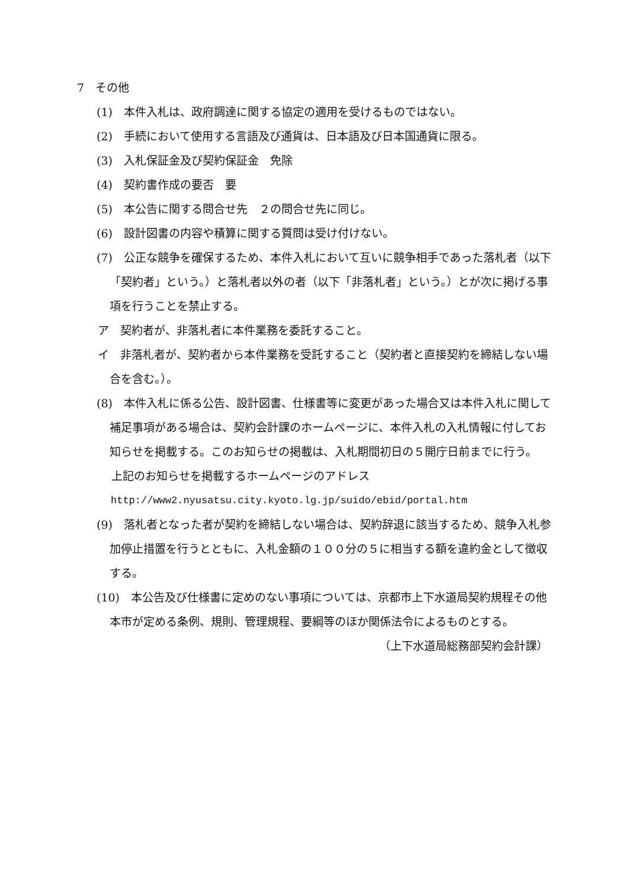7　その他
(1)　本件入札は、政府調達に関する協定の適用を受けるものではない。
(2)　手続において使用する言語及び通貨は、日本語及び日本国通貨に限る。
(3)　入札保証金及び契約保証金　免除
(4)　契約書作成の要否　要
(5)　本公告に関する問合せ先　２の問合せ先に同じ。
(6)　設計図書の内容や積算に関する質問は受け付けない。
(7)　公正な競争を確保するため、本件入札において互いに競争相手であった落札者（以下「契約者」という。）と落札者以外の者（以下「非落札者」という。）とが次に掲げる事項を行うことを禁止する。
ア　契約者が、非落札者に本件業務を委託すること。
イ　非落札者が、契約者から本件業務を受託すること（契約者と直接契約を締結しない場合を含む。）。
(8)　本件入札に係る公告、設計図書、仕様書等に変更があった場合又は本件入札に関して補足事項がある場合は、契約会計課のホームページに、本件入札の入札情報に付してお知らせを掲載する。このお知らせの掲載は、入札期間初日の５開庁日前までに行う。
上記のお知らせを掲載するホームページのアドレス
http://www2.nyusatsu.city.kyoto.lg.jp/suido/ebid/portal.htm
(9)　落札者となった者が契約を締結しない場合は、契約辞退に該当するため、競争入札参加停止措置を行うとともに、入札金額の１００分の５に相当する額を違約金として徴収する。
(10)　本公告及び仕様書に定めのない事項については、京都市上下水道局契約規程その他本市が定める条例、規則、管理規程、要綱等のほか関係法令によるものとする。
（上下水道局総務部契約会計課）